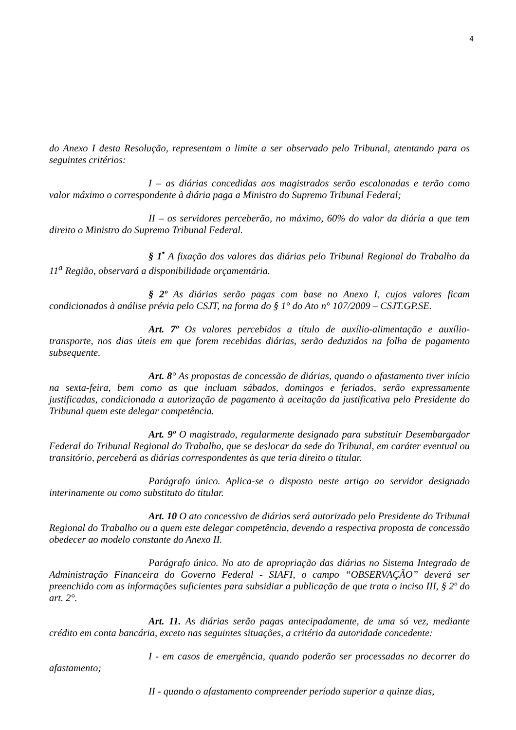4
do Anexo I desta Resolução, representam o limite a ser observado pelo Tribunal, atentando para os seguintes critérios:
I – as diárias concedidas aos magistrados serão escalonadas e terão como valor máximo o correspondente à diária paga a Ministro do Supremo Tribunal Federal;
II – os servidores perceberão, no máximo, 60% do valor da diária a que tem direito o Ministro do Supremo Tribunal Federal.
§ 1<sup>•</sup> A fixação dos valores das diárias pelo Tribunal Regional do Trabalho da 11<sup>a</sup> Região, observará a disponibilidade orçamentária.
§ 2º As diárias serão pagas com base no Anexo I, cujos valores ficam condicionados à análise prévia pelo CSJT, na forma do § 1° do Ato n° 107/2009 – CSJT.GP.SE.
Art. 7º Os valores percebidos a título de auxílio-alimentação e auxílio-transporte, nos dias úteis em que forem recebidas diárias, serão deduzidos na folha de pagamento subsequente.
Art. 8° As propostas de concessão de diárias, quando o afastamento tiver início na sexta-feira, bem como as que incluam sábados, domingos e feriados, serão expressamente justificadas, condicionada a autorização de pagamento à aceitação da justificativa pelo Presidente do Tribunal quem este delegar competência.
Art. 9º O magistrado, regularmente designado para substituir Desembargador Federal do Tribunal Regional do Trabalho, que se deslocar da sede do Tribunal, em caráter eventual ou transitório, perceberá as diárias correspondentes às que teria direito o titular.
Parágrafo único. Aplica-se o disposto neste artigo ao servidor designado interinamente ou como substituto do titular.
Art. 10 O ato concessivo de diárias será autorizado pelo Presidente do Tribunal Regional do Trabalho ou a quem este delegar competência, devendo a respectiva proposta de concessão obedecer ao modelo constante do Anexo II.
Parágrafo único. No ato de apropriação das diárias no Sistema Integrado de Administração Financeira do Governo Federal - SIAFI, o campo “OBSERVAÇÃO” deverá ser preenchido com as informações suficientes para subsidiar a publicação de que trata o inciso III, § 2º do art. 2°.
Art. 11. As diárias serão pagas antecipadamente, de uma só vez, mediante crédito em conta bancária, exceto nas seguintes situações, a critério da autoridade concedente:
I - em casos de emergência, quando poderão ser processadas no decorrer do afastamento;
II - quando o afastamento compreender período superior a quinze dias,